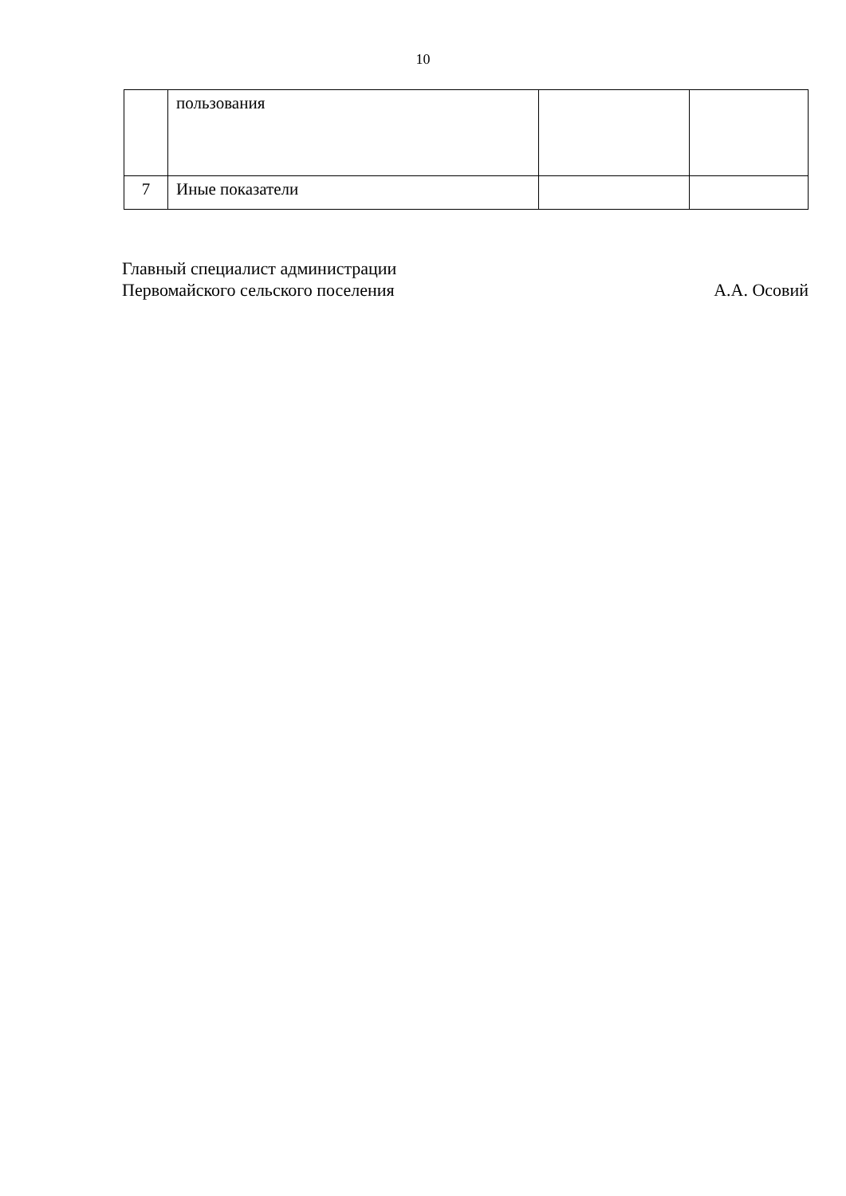10
| | пользования | | |
| 7 | Иные показатели | | |
Главный специалист администрации
Первомайского сельского поселения А.А. Осовий